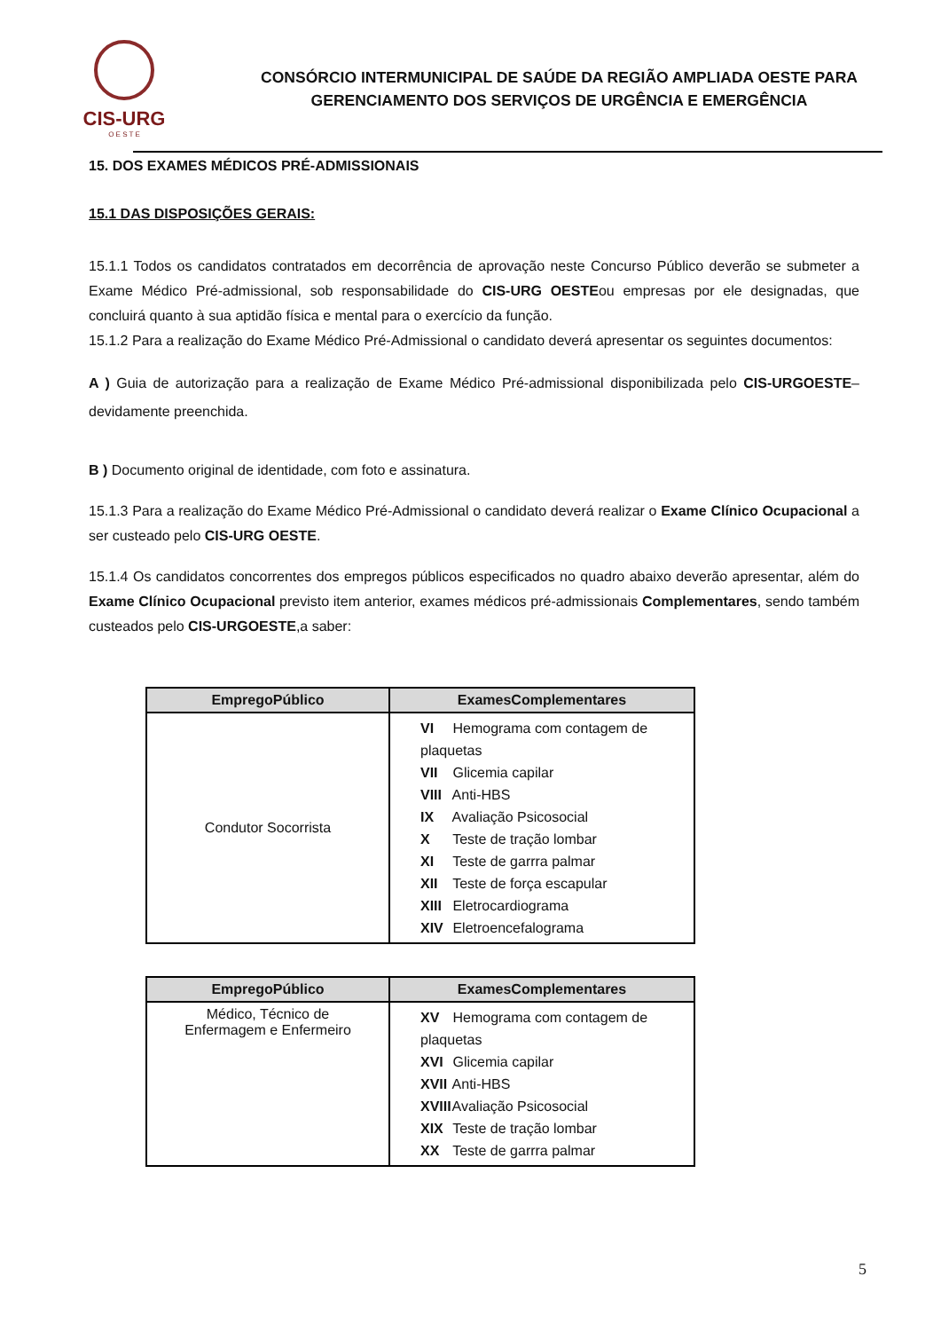CIS-URG
O E S T E
CONSÓRCIO INTERMUNICIPAL DE SAÚDE DA REGIÃO AMPLIADA OESTE PARA
GERENCIAMENTO DOS SERVIÇOS DE URGÊNCIA E EMERGÊNCIA
15. DOS EXAMES MÉDICOS PRÉ-ADMISSIONAIS
15.1 DAS DISPOSIÇÕES GERAIS:
15.1.1 Todos os candidatos contratados em decorrência de aprovação neste Concurso Público deverão se submeter a Exame Médico Pré-admissional, sob responsabilidade do CIS-URG OESTEou empresas por ele designadas, que concluirá quanto à sua aptidão física e mental para o exercício da função.
15.1.2 Para a realização do Exame Médico Pré-Admissional o candidato deverá apresentar os seguintes documentos:
A ) Guia de autorização para a realização de Exame Médico Pré-admissional disponibilizada pelo CIS-URGOESTE– devidamente preenchida.
B ) Documento original de identidade, com foto e assinatura.
15.1.3 Para a realização do Exame Médico Pré-Admissional o candidato deverá realizar o Exame Clínico Ocupacional a ser custeado pelo CIS-URG OESTE.
15.1.4 Os candidatos concorrentes dos empregos públicos especificados no quadro abaixo deverão apresentar, além do Exame Clínico Ocupacional previsto item anterior, exames médicos pré-admissionais Complementares, sendo também custeados pelo CIS-URGOESTE,a saber:
| EmpregoPúblico | ExamesComplementares |
| --- | --- |
| Condutor Socorrista | VI Hemograma com contagem de plaquetas VII Glicemia capilar VIII Anti-HBS IX Avaliação Psicosocial X Teste de tração lombar XI Teste de garrra palmar XII Teste de força escapular XIII Eletrocardiograma XIV Eletroencefalograma |
| EmpregoPúblico | ExamesComplementares |
| --- | --- |
| Médico, Técnico de Enfermagem e Enfermeiro | XV Hemograma com contagem de plaquetas XVI Glicemia capilar XVII Anti-HBS XVIII Avaliação Psicosocial XIX Teste de tração lombar XX Teste de garrra palmar |
5